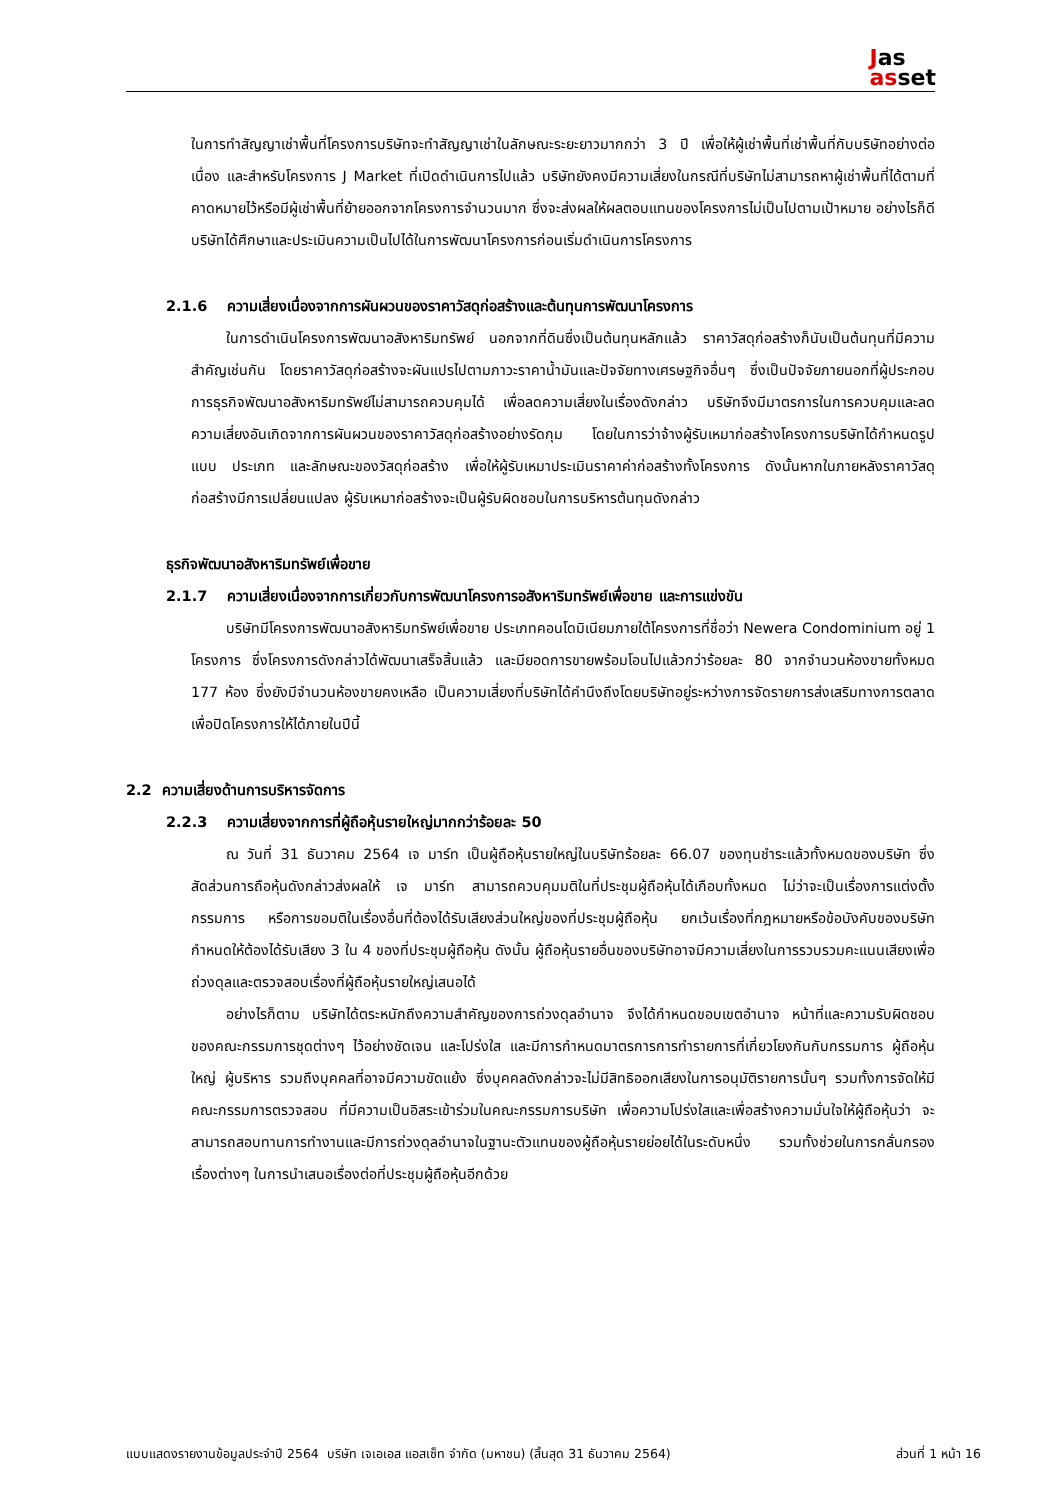Jas
asset
ในการทำสัญญาเช่าพื้นที่โครงการบริษัทจะทำสัญญาเช่าในลักษณะระยะยาวมากกว่า 3 ปี เพื่อให้ผู้เช่าพื้นที่เช่าพื้นที่กับบริษัทอย่างต่อเนื่อง และสำหรับโครงการ J Market ที่เปิดดำเนินการไปแล้ว บริษัทยังคงมีความเสี่ยงในกรณีที่บริษัทไม่สามารถหาผู้เช่าพื้นที่ได้ตามที่คาดหมายไว้หรือมีผู้เช่าพื้นที่ย้ายออกจากโครงการจำนวนมาก ซึ่งจะส่งผลให้ผลตอบแทนของโครงการไม่เป็นไปตามเป้าหมาย อย่างไรก็ดีบริษัทได้ศึกษาและประเมินความเป็นไปได้ในการพัฒนาโครงการก่อนเริ่มดำเนินการโครงการ
2.1.6 ความเสี่ยงเนื่องจากการผันผวนของราคาวัสดุก่อสร้างและต้นทุนการพัฒนาโครงการ
ในการดำเนินโครงการพัฒนาอสังหาริมทรัพย์ นอกจากที่ดินซึ่งเป็นต้นทุนหลักแล้ว ราคาวัสดุก่อสร้างก็นับเป็นต้นทุนที่มีความสำคัญเช่นกัน โดยราคาวัสดุก่อสร้างจะผันแปรไปตามภาวะราคาน้ำมันและปัจจัยทางเศรษฐกิจอื่นๆ ซึ่งเป็นปัจจัยภายนอกที่ผู้ประกอบการธุรกิจพัฒนาอสังหาริมทรัพย์ไม่สามารถควบคุมได้ เพื่อลดความเสี่ยงในเรื่องดังกล่าว บริษัทจึงมีมาตรการในการควบคุมและลดความเสี่ยงอันเกิดจากการผันผวนของราคาวัสดุก่อสร้างอย่างรัดกุม โดยในการว่าจ้างผู้รับเหมาก่อสร้างโครงการบริษัทได้กำหนดรูปแบบ ประเภท และลักษณะของวัสดุก่อสร้าง เพื่อให้ผู้รับเหมาประเมินราคาค่าก่อสร้างทั้งโครงการ ดังนั้นหากในภายหลังราคาวัสดุก่อสร้างมีการเปลี่ยนแปลง ผู้รับเหมาก่อสร้างจะเป็นผู้รับผิดชอบในการบริหารต้นทุนดังกล่าว
ธุรกิจพัฒนาอสังหาริมทรัพย์เพื่อขาย
2.1.7 ความเสี่ยงเนื่องจากการเกี่ยวกับการพัฒนาโครงการอสังหาริมทรัพย์เพื่อขาย และการแข่งขัน
บริษัทมีโครงการพัฒนาอสังหาริมทรัพย์เพื่อขาย ประเภทคอนโดมิเนียมภายใต้โครงการที่ชื่อว่า Newera Condominium อยู่ 1 โครงการ ซึ่งโครงการดังกล่าวได้พัฒนาเสร็จสิ้นแล้ว และมียอดการขายพร้อมโอนไปแล้วกว่าร้อยละ 80 จากจำนวนห้องขายทั้งหมด 177 ห้อง ซึ่งยังมีจำนวนห้องขายคงเหลือ เป็นความเสี่ยงที่บริษัทได้คำนึงถึงโดยบริษัทอยู่ระหว่างการจัดรายการส่งเสริมทางการตลาดเพื่อปิดโครงการให้ได้ภายในปีนี้
2.2 ความเสี่ยงด้านการบริหารจัดการ
2.2.3 ความเสี่ยงจากการที่ผู้ถือหุ้นรายใหญ่มากกว่าร้อยละ 50
ณ วันที่ 31 ธันวาคม 2564 เจ มาร์ท เป็นผู้ถือหุ้นรายใหญ่ในบริษัทร้อยละ 66.07 ของทุนชำระแล้วทั้งหมดของบริษัท ซึ่งสัดส่วนการถือหุ้นดังกล่าวส่งผลให้ เจ มาร์ท สามารถควบคุมมติในที่ประชุมผู้ถือหุ้นได้เกือบทั้งหมด ไม่ว่าจะเป็นเรื่องการแต่งตั้งกรรมการ หรือการขอมติในเรื่องอื่นที่ต้องได้รับเสียงส่วนใหญ่ของที่ประชุมผู้ถือหุ้น ยกเว้นเรื่องที่กฎหมายหรือข้อบังคับของบริษัทกำหนดให้ต้องได้รับเสียง 3 ใน 4 ของที่ประชุมผู้ถือหุ้น ดังนั้น ผู้ถือหุ้นรายอื่นของบริษัทอาจมีความเสี่ยงในการรวบรวมคะแนนเสียงเพื่อถ่วงดุลและตรวจสอบเรื่องที่ผู้ถือหุ้นรายใหญ่เสนอได้
อย่างไรก็ตาม บริษัทได้ตระหนักถึงความสำคัญของการถ่วงดุลอำนาจ จึงได้กำหนดขอบเขตอำนาจ หน้าที่และความรับผิดชอบของคณะกรรมการชุดต่างๆ ไว้อย่างชัดเจน และโปร่งใส และมีการกำหนดมาตรการการทำรายการที่เกี่ยวโยงกันกับกรรมการ ผู้ถือหุ้นใหญ่ ผู้บริหาร รวมถึงบุคคลที่อาจมีความขัดแย้ง ซึ่งบุคคลดังกล่าวจะไม่มีสิทธิออกเสียงในการอนุมัติรายการนั้นๆ รวมทั้งการจัดให้มีคณะกรรมการตรวจสอบ ที่มีความเป็นอิสระเข้าร่วมในคณะกรรมการบริษัท เพื่อความโปร่งใสและเพื่อสร้างความมั่นใจให้ผู้ถือหุ้นว่า จะสามารถสอบทานการทำงานและมีการถ่วงดุลอำนาจในฐานะตัวแทนของผู้ถือหุ้นรายย่อยได้ในระดับหนึ่ง รวมทั้งช่วยในการกลั่นกรองเรื่องต่างๆ ในการนำเสนอเรื่องต่อที่ประชุมผู้ถือหุ้นอีกด้วย
แบบแสดงรายงานข้อมูลประจำปี 2564 บริษัท เจเอเอส แอสเซ็ท จำกัด (มหาชน) (สิ้นสุด 31 ธันวาคม 2564) ส่วนที่ 1 หน้า 16